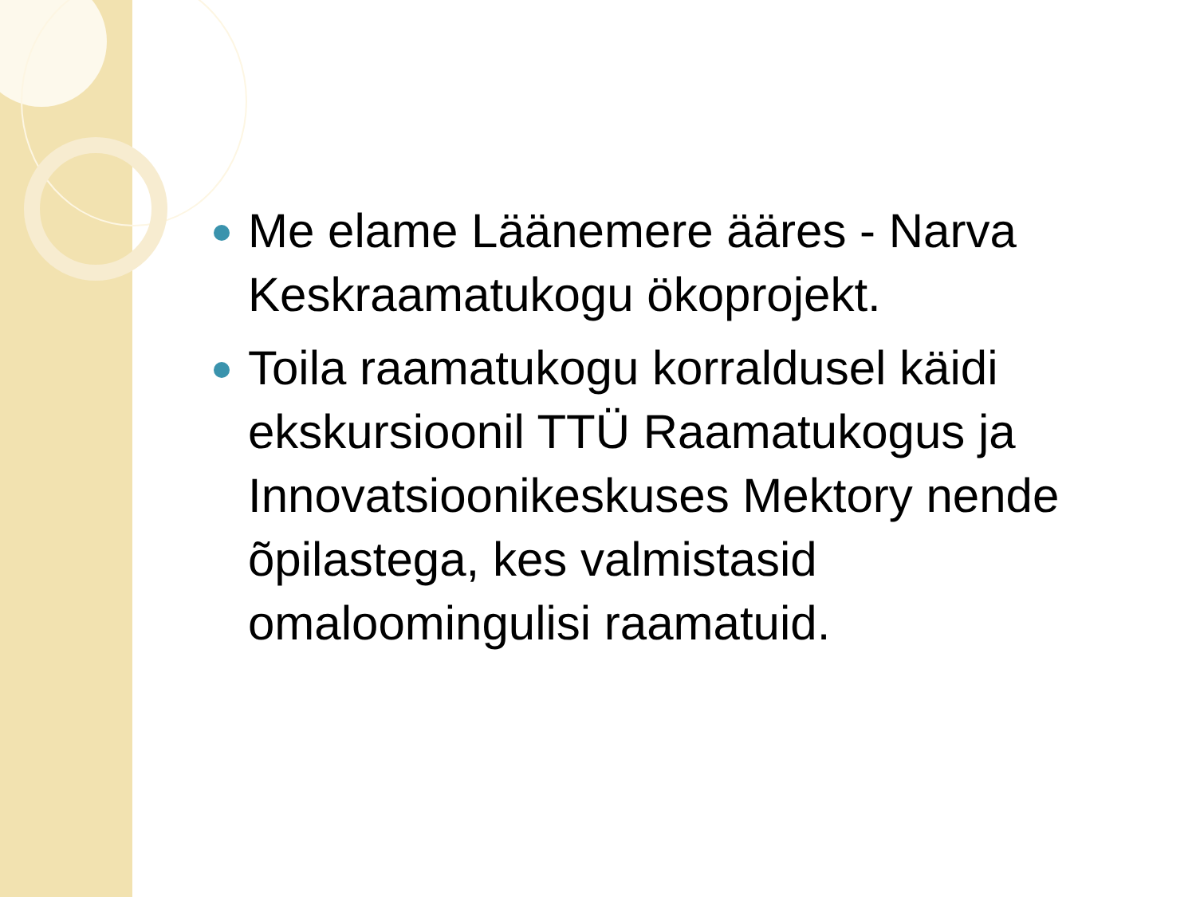Me elame Läänemere ääres - Narva Keskraamatukogu ökoprojekt.
Toila raamatukogu korraldusel käidi ekskursioonil TTÜ Raamatukogus ja Innovatsioonikeskuses Mektory nende õpilastega, kes valmistasid omaloomingulisi raamatuid.